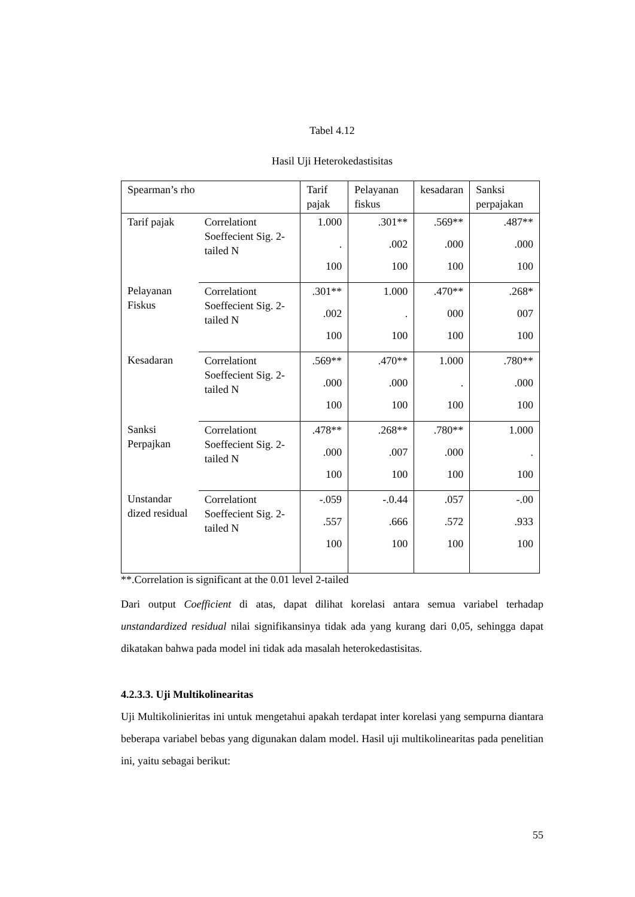Tabel 4.12
Hasil Uji Heterokedastisitas
| Spearman’s rho | | Tarif pajak | Pelayanan fiskus | kesadaran | Sanksi perpajakan |
| --- | --- | --- | --- | --- | --- |
| Tarif pajak | Correlationt Soeffecient Sig. 2-tailed N | 1.000 . 100 | .301** .002 100 | .569** .000 100 | .487** .000 100 |
| Pelayanan Fiskus | Correlationt Soeffecient Sig. 2-tailed N | .301** .002 100 | 1.000 . 100 | .470** 000 100 | .268* 007 100 |
| Kesadaran | Correlationt Soeffecient Sig. 2-tailed N | .569** .000 100 | .470** .000 100 | 1.000 . 100 | .780** .000 100 |
| Sanksi Perpajkan | Correlationt Soeffecient Sig. 2-tailed N | .478** .000 100 | .268** .007 100 | .780** .000 100 | 1.000 . 100 |
| Unstandar dized residual | Correlationt Soeffecient Sig. 2-tailed N | -.059 .557 100 | -.0.44 .666 100 | .057 .572 100 | -.00 .933 100 |
**.Correlation is significant at the 0.01 level 2-tailed
Dari output Coefficient di atas, dapat dilihat korelasi antara semua variabel terhadap unstandardized residual nilai signifikansinya tidak ada yang kurang dari 0,05, sehingga dapat dikatakan bahwa pada model ini tidak ada masalah heterokedastisitas.
4.2.3.3. Uji Multikolinearitas
Uji Multikolinieritas ini untuk mengetahui apakah terdapat inter korelasi yang sempurna diantara beberapa variabel bebas yang digunakan dalam model. Hasil uji multikolinearitas pada penelitian ini, yaitu sebagai berikut:
55